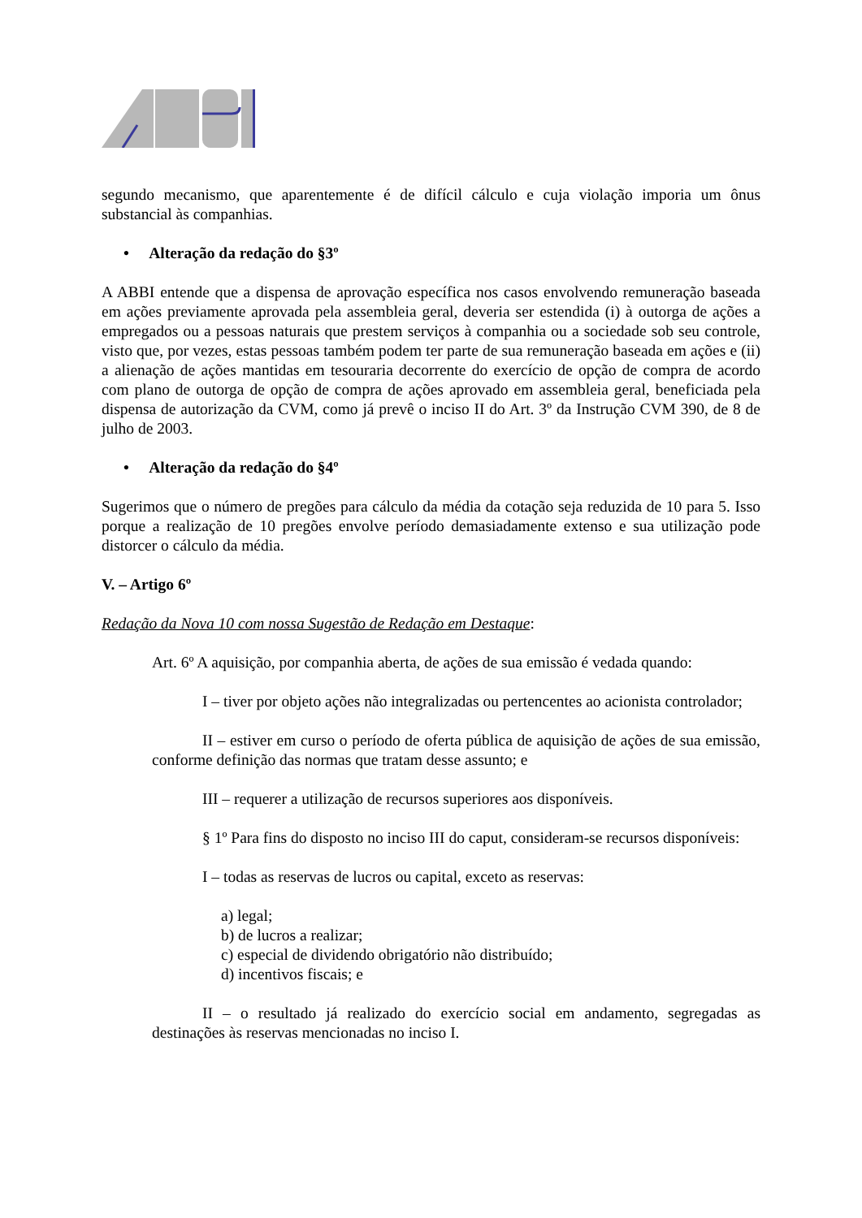segundo mecanismo, que aparentemente é de difícil cálculo e cuja violação imporia um ônus substancial às companhias.
• Alteração da redação do §3º
A ABBI entende que a dispensa de aprovação específica nos casos envolvendo remuneração baseada em ações previamente aprovada pela assembleia geral, deveria ser estendida (i) à outorga de ações a empregados ou a pessoas naturais que prestem serviços à companhia ou a sociedade sob seu controle, visto que, por vezes, estas pessoas também podem ter parte de sua remuneração baseada em ações e (ii) a alienação de ações mantidas em tesouraria decorrente do exercício de opção de compra de acordo com plano de outorga de opção de compra de ações aprovado em assembleia geral, beneficiada pela dispensa de autorização da CVM, como já prevê o inciso II do Art. 3º da Instrução CVM 390, de 8 de julho de 2003.
• Alteração da redação do §4º
Sugerimos que o número de pregões para cálculo da média da cotação seja reduzida de 10 para 5. Isso porque a realização de 10 pregões envolve período demasiadamente extenso e sua utilização pode distorcer o cálculo da média.
V. – Artigo 6º
Redação da Nova 10 com nossa Sugestão de Redação em Destaque:
Art. 6º A aquisição, por companhia aberta, de ações de sua emissão é vedada quando:
I – tiver por objeto ações não integralizadas ou pertencentes ao acionista controlador;
II – estiver em curso o período de oferta pública de aquisição de ações de sua emissão, conforme definição das normas que tratam desse assunto; e
III – requerer a utilização de recursos superiores aos disponíveis.
§ 1º Para fins do disposto no inciso III do caput, consideram-se recursos disponíveis:
I – todas as reservas de lucros ou capital, exceto as reservas:
a) legal;
b) de lucros a realizar;
c) especial de dividendo obrigatório não distribuído;
d) incentivos fiscais; e
II – o resultado já realizado do exercício social em andamento, segregadas as destinações às reservas mencionadas no inciso I.